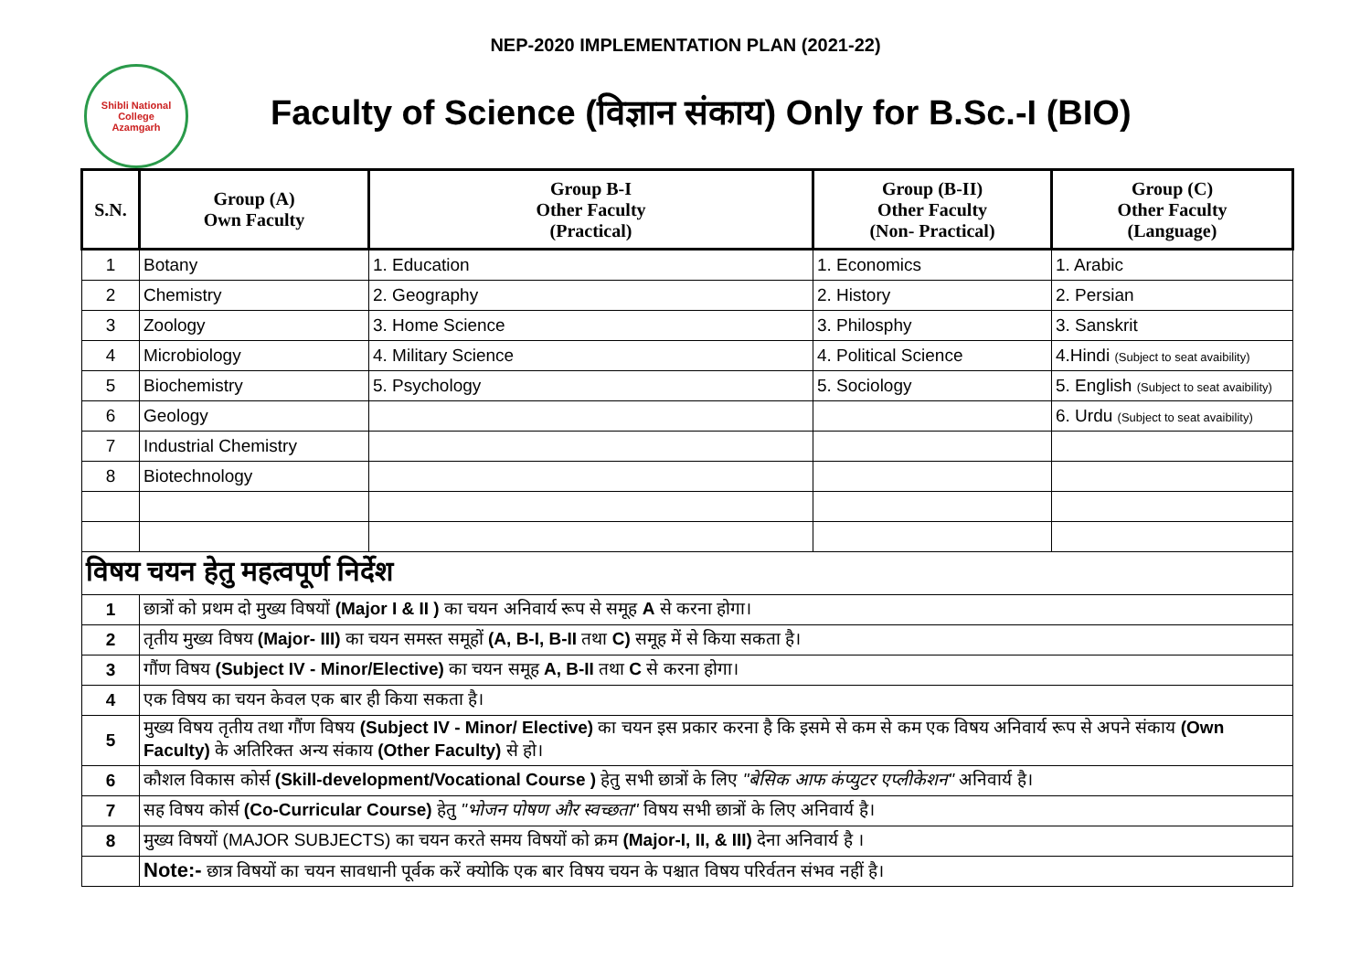NEP-2020 IMPLEMENTATION PLAN (2021-22)
Shibli National College
Azamgarh
Faculty of Science (विज्ञान संकाय) Only for B.Sc.-I (BIO)
| S.N. | Group (A) Own Faculty | Group B-I Other Faculty (Practical) | Group (B-II) Other Faculty (Non- Practical) | Group (C) Other Faculty (Language) |
| --- | --- | --- | --- | --- |
| 1 | Botany | 1. Education | 1. Economics | 1. Arabic |
| 2 | Chemistry | 2. Geography | 2. History | 2. Persian |
| 3 | Zoology | 3. Home Science | 3. Philosphy | 3. Sanskrit |
| 4 | Microbiology | 4. Military Science | 4. Political Science | 4.Hindi (Subject to seat avaibility) |
| 5 | Biochemistry | 5. Psychology | 5. Sociology | 5. English (Subject to seat avaibility) |
| 6 | Geology | | | 6. Urdu (Subject to seat avaibility) |
| 7 | Industrial Chemistry | | | |
| 8 | Biotechnology | | | |
| विषय चयन हेतु महत्वपूर्ण निर्देश | | | | |
| 1 | छात्रों को प्रथम दो मुख्य विषयों (Major I & II ) का चयन अनिवार्य रूप से समूह A से करना होगा। | | | |
| 2 | तृतीय मुख्य विषय (Major- III) का चयन समस्त समूहों (A, B-I, B-II तथा C) समूह में से किया सकता है। | | | |
| 3 | गौंण विषय (Subject IV - Minor/Elective) का चयन समूह A, B-II तथा C से करना होगा। | | | |
| 4 | एक विषय का चयन केवल एक बार ही किया सकता है। | | | |
| 5 | मुख्य विषय तृतीय तथा गौंण विषय (Subject IV - Minor/ Elective) का चयन इस प्रकार करना है कि इसमे से कम से कम एक विषय अनिवार्य रूप से अपने संकाय (Own Faculty) के अतिरिक्त अन्य संकाय (Other Faculty) से हो। | | | |
| 6 | कौशल विकास कोर्स (Skill-development/Vocational Course ) हेतु सभी छात्रों के लिए "बेसिक आफ कंप्युटर एप्लीकेशन" अनिवार्य है। | | | |
| 7 | सह विषय कोर्स (Co-Curricular Course) हेतु "भोजन पोषण और स्वच्छता" विषय सभी छात्रों के लिए अनिवार्य है। | | | |
| 8 | मुख्य विषयों (MAJOR SUBJECTS) का चयन करते समय विषयों को क्रम (Major-I, II, & III) देना अनिवार्य है । | | | |
| | Note:- छात्र विषयों का चयन सावधानी पूर्वक करें क्योकि एक बार विषय चयन के पश्चात विषय परिर्वतन संभव नहीं है। | | | |